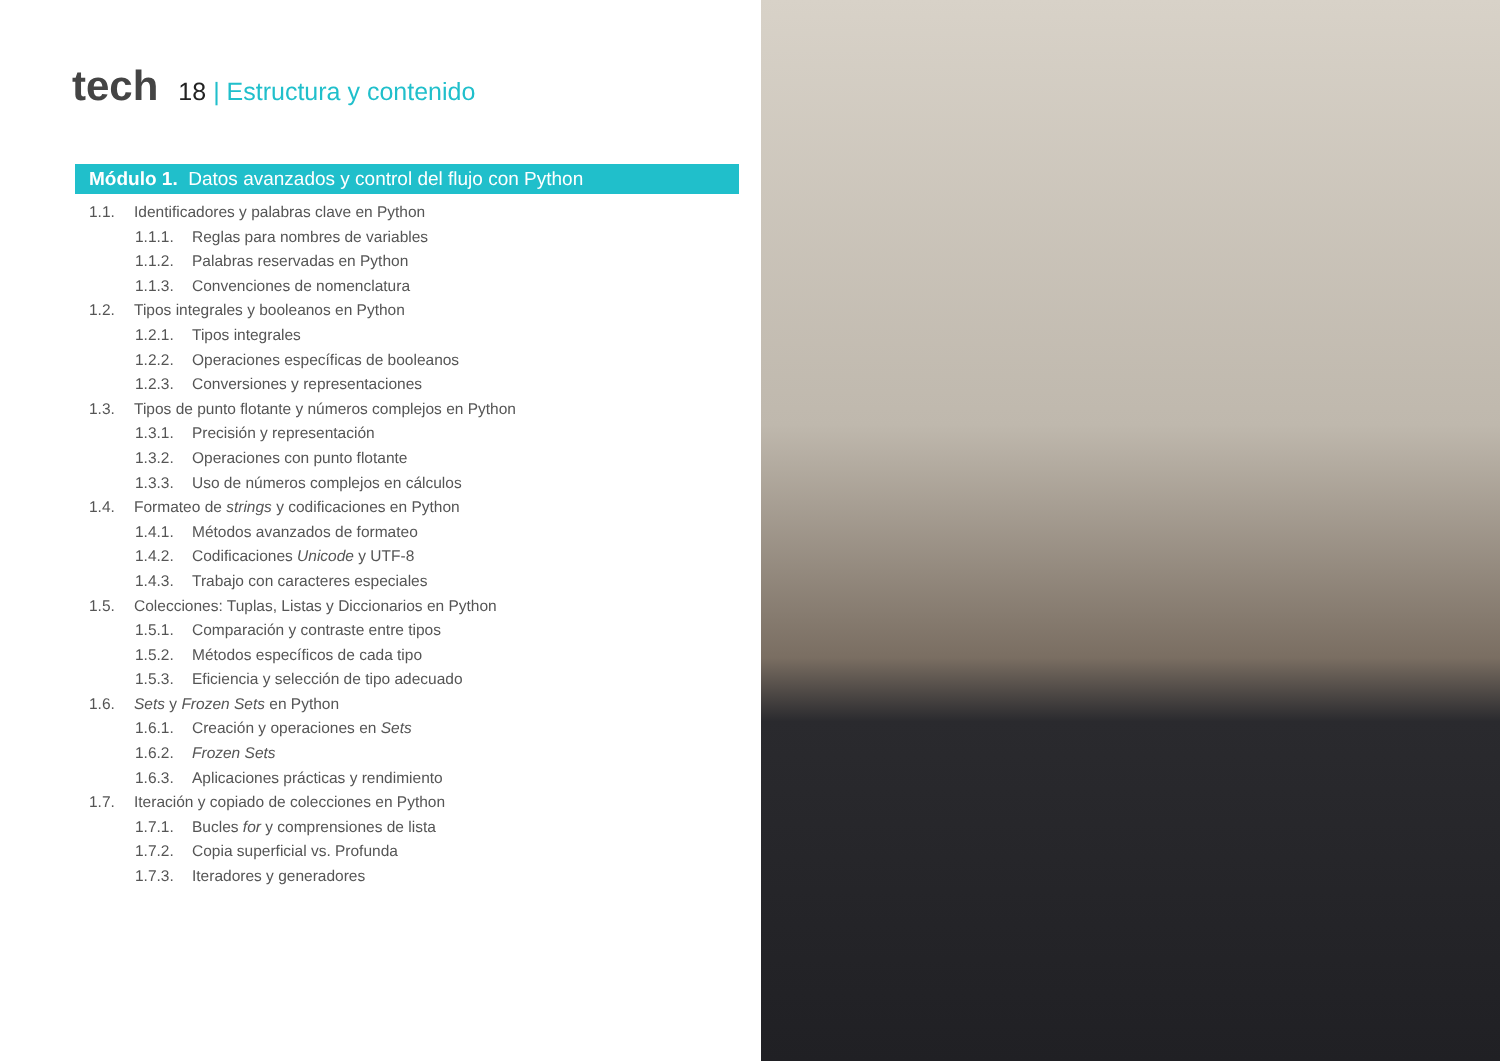tech
18 | Estructura y contenido
Módulo 1. Datos avanzados y control del flujo con Python
1.1. Identificadores y palabras clave en Python
1.1.1. Reglas para nombres de variables
1.1.2. Palabras reservadas en Python
1.1.3. Convenciones de nomenclatura
1.2. Tipos integrales y booleanos en Python
1.2.1. Tipos integrales
1.2.2. Operaciones específicas de booleanos
1.2.3. Conversiones y representaciones
1.3. Tipos de punto flotante y números complejos en Python
1.3.1. Precisión y representación
1.3.2. Operaciones con punto flotante
1.3.3. Uso de números complejos en cálculos
1.4. Formateo de strings y codificaciones en Python
1.4.1. Métodos avanzados de formateo
1.4.2. Codificaciones Unicode y UTF-8
1.4.3. Trabajo con caracteres especiales
1.5. Colecciones: Tuplas, Listas y Diccionarios en Python
1.5.1. Comparación y contraste entre tipos
1.5.2. Métodos específicos de cada tipo
1.5.3. Eficiencia y selección de tipo adecuado
1.6. Sets y Frozen Sets en Python
1.6.1. Creación y operaciones en Sets
1.6.2. Frozen Sets
1.6.3. Aplicaciones prácticas y rendimiento
1.7. Iteración y copiado de colecciones en Python
1.7.1. Bucles for y comprensiones de lista
1.7.2. Copia superficial vs. Profunda
1.7.3. Iteradores y generadores